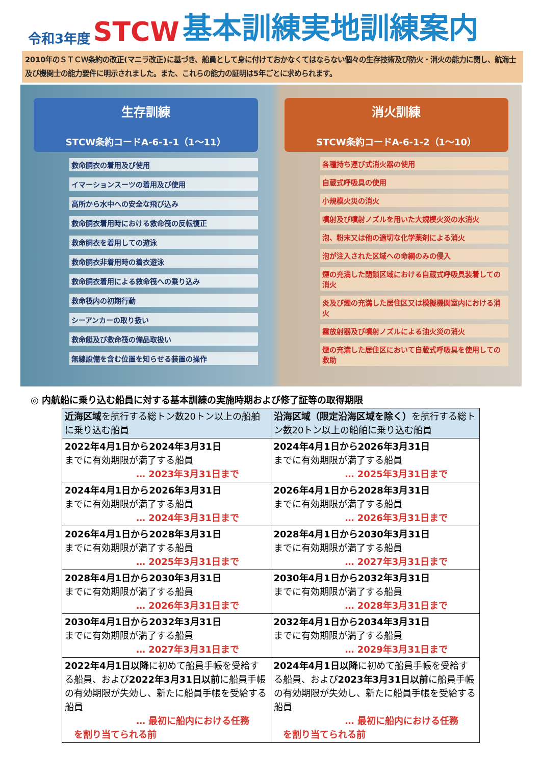令和3年度 STCW 基本訓練実地訓練案内
2010年のＳＴＣＷ条約の改正(マニラ改正)に基づき、船員として身に付けておかなくてはならない個々の生存技術及び防火・消火の能力に関し、航海士及び機関士の能力要件に明示されました。また、これらの能力の証明は5年ごとに求められます。
生存訓練
STCW条約コードA-6-1-1（1～11）
救命胴衣の着用及び使用
イマーションスーツの着用及び使用
高所から水中への安全な飛び込み
救命胴衣着用時における救命筏の反転復正
救命胴衣を着用しての遊泳
救命胴衣非着用時の着衣遊泳
救命胴衣着用による救命筏への乗り込み
救命筏内の初期行動
シーアンカーの取り扱い
救命艇及び救命筏の備品取扱い
無線設備を含む位置を知らせる装置の操作
消火訓練
STCW条約コードA-6-1-2（1～10）
各種持ち運び式消火器の使用
自蔵式呼吸具の使用
小規模火災の消火
噴射及び噴射ノズルを用いた大規模火災の水消火
泡、粉末又は他の適切な化学薬剤による消火
泡が注入された区域への命綱のみの侵入
煙の充満した閉鎖区域における自蔵式呼吸具装着しての消火
炎及び煙の充満した居住区又は模擬機関室内における消火
霧放射器及び噴射ノズルによる油火災の消火
煙の充満した居住区において自蔵式呼吸具を使用しての救助
◎ 内航船に乗り込む船員に対する基本訓練の実施時期および修了証等の取得期限
| 近海区域 を航行する総トン数20トン以上の船舶に乗り込む船員 | 沿海区域（限定沿海区域を除く） を航行する総トン数20トン以上の船舶に乗り込む船員 |
| --- | --- |
| 2022年4月1日から2024年3月31日 までに有効期限が満了する船員 … 2023年3月31日まで | 2024年4月1日から2026年3月31日 までに有効期限が満了する船員 … 2025年3月31日まで |
| 2024年4月1日から2026年3月31日 までに有効期限が満了する船員 … 2024年3月31日まで | 2026年4月1日から2028年3月31日 までに有効期限が満了する船員 … 2026年3月31日まで |
| 2026年4月1日から2028年3月31日 までに有効期限が満了する船員 … 2025年3月31日まで | 2028年4月1日から2030年3月31日 までに有効期限が満了する船員 … 2027年3月31日まで |
| 2028年4月1日から2030年3月31日 までに有効期限が満了する船員 … 2026年3月31日まで | 2030年4月1日から2032年3月31日 までに有効期限が満了する船員 … 2028年3月31日まで |
| 2030年4月1日から2032年3月31日 までに有効期限が満了する船員 … 2027年3月31日まで | 2032年4月1日から2034年3月31日 までに有効期限が満了する船員 … 2029年3月31日まで |
| 2022年4月1日以降 に初めて船員手帳を受給する船員、および 2022年3月31日以前 に船員手帳の有効期限が失効し、新たに船員手帳を受給する船員 … 最初に船内における任務 を割り当てられる前 | 2024年4月1日以降 に初めて船員手帳を受給する船員、および 2023年3月31日以前 に船員手帳の有効期限が失効し、新たに船員手帳を受給する船員 … 最初に船内における任務 を割り当てられる前 |